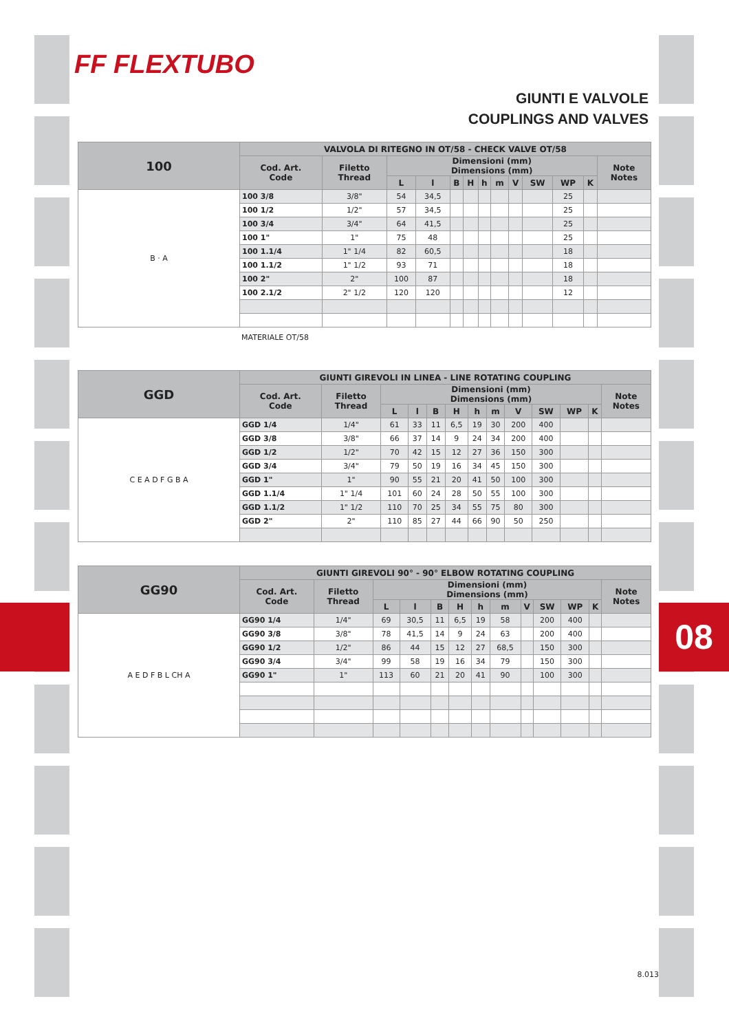08
FF FLEXTUBO
GIUNTI E VALVOLE
COUPLINGS AND VALVES
| 100 | VALVOLA DI RITEGNO IN OT/58 - CHECK VALVE OT/58 | | | | | | | | | | | | |
| --- | --- | --- | --- | --- | --- | --- | --- | --- | --- | --- | --- | --- | --- |
| | Cod. Art. Code | Filetto Thread | Dimensioni (mm) Dimensions (mm) | | | | | | | | | | Note Notes |
| | | | L | l | B | H | h | m | V | SW | WP | K | |
| B · A | 100 3/8 | 3/8" | 54 | 34,5 | | | | | | | 25 | | |
| | 100 1/2 | 1/2" | 57 | 34,5 | | | | | | | 25 | | |
| | 100 3/4 | 3/4" | 64 | 41,5 | | | | | | | 25 | | |
| | 100 1" | 1" | 75 | 48 | | | | | | | 25 | | |
| | 100 1.1/4 | 1" 1/4 | 82 | 60,5 | | | | | | | 18 | | |
| | 100 1.1/2 | 1" 1/2 | 93 | 71 | | | | | | | 18 | | |
| | 100 2" | 2" | 100 | 87 | | | | | | | 18 | | |
| | 100 2.1/2 | 2" 1/2 | 120 | 120 | | | | | | | 12 | | |
MATERIALE OT/58
| GGD | GIUNTI GIREVOLI IN LINEA - LINE ROTATING COUPLING | | | | | | | | | | | | |
| --- | --- | --- | --- | --- | --- | --- | --- | --- | --- | --- | --- | --- | --- |
| | Cod. Art. Code | Filetto Thread | Dimensioni (mm) Dimensions (mm) | | | | | | | | | | Note Notes |
| | | | L | l | B | H | h | m | V | SW | WP | K | |
| C E A D F G B A | GGD 1/4 | 1/4" | 61 | 33 | 11 | 6,5 | 19 | 30 | 200 | 400 | | | |
| | GGD 3/8 | 3/8" | 66 | 37 | 14 | 9 | 24 | 34 | 200 | 400 | | | |
| | GGD 1/2 | 1/2" | 70 | 42 | 15 | 12 | 27 | 36 | 150 | 300 | | | |
| | GGD 3/4 | 3/4" | 79 | 50 | 19 | 16 | 34 | 45 | 150 | 300 | | | |
| | GGD 1" | 1" | 90 | 55 | 21 | 20 | 41 | 50 | 100 | 300 | | | |
| | GGD 1.1/4 | 1" 1/4 | 101 | 60 | 24 | 28 | 50 | 55 | 100 | 300 | | | |
| | GGD 1.1/2 | 1" 1/2 | 110 | 70 | 25 | 34 | 55 | 75 | 80 | 300 | | | |
| | GGD 2" | 2" | 110 | 85 | 27 | 44 | 66 | 90 | 50 | 250 | | | |
| GG90 | GIUNTI GIREVOLI 90° - 90° ELBOW ROTATING COUPLING | | | | | | | | | | | | |
| --- | --- | --- | --- | --- | --- | --- | --- | --- | --- | --- | --- | --- | --- |
| | Cod. Art. Code | Filetto Thread | Dimensioni (mm) Dimensions (mm) | | | | | | | | | | Note Notes |
| | | | L | l | B | H | h | m | V | SW | WP | K | |
| A E D F B L CH A | GG90 1/4 | 1/4" | 69 | 30,5 | 11 | 6,5 | 19 | 58 | | 200 | 400 | | |
| | GG90 3/8 | 3/8" | 78 | 41,5 | 14 | 9 | 24 | 63 | | 200 | 400 | | |
| | GG90 1/2 | 1/2" | 86 | 44 | 15 | 12 | 27 | 68,5 | | 150 | 300 | | |
| | GG90 3/4 | 3/4" | 99 | 58 | 19 | 16 | 34 | 79 | | 150 | 300 | | |
| | GG90 1" | 1" | 113 | 60 | 21 | 20 | 41 | 90 | | 100 | 300 | | |
8.013